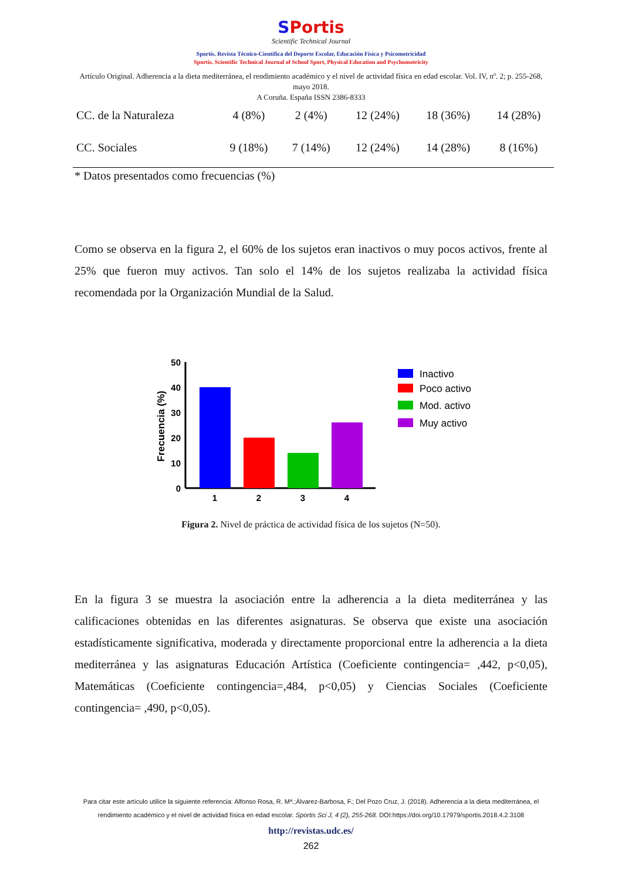SPortis
Scientific Technical Journal
Sportis. Revista Técnico-Científica del Deporte Escolar, Educación Física y Psicomotricidad
Sportis. Scientific Technical Journal of School Sport, Physical Education and Psychomotricity
Artículo Original. Adherencia a la dieta mediterránea, el rendimiento académico y el nivel de actividad física en edad escolar. Vol. IV, nº. 2; p. 255-268, mayo 2018.
A Coruña. España ISSN 2386-8333
| CC. de la Naturaleza | 4 (8%) | 2 (4%) | 12 (24%) | 18 (36%) | 14 (28%) |
| CC. Sociales | 9 (18%) | 7 (14%) | 12 (24%) | 14 (28%) | 8 (16%) |
* Datos presentados como frecuencias (%)
Como se observa en la figura 2, el 60% de los sujetos eran inactivos o muy pocos activos, frente al 25% que fueron muy activos. Tan solo el 14% de los sujetos realizaba la actividad física recomendada por la Organización Mundial de la Salud.
Frecuencia (%)
50
40
30
20
10
0
1
2
3
4
Inactivo
Poco activo
Mod. activo
Muy activo
Figura 2. Nivel de práctica de actividad física de los sujetos (N=50).
En la figura 3 se muestra la asociación entre la adherencia a la dieta mediterránea y las calificaciones obtenidas en las diferentes asignaturas. Se observa que existe una asociación estadísticamente significativa, moderada y directamente proporcional entre la adherencia a la dieta mediterránea y las asignaturas Educación Artística (Coeficiente contingencia= ,442, p<0,05), Matemáticas (Coeficiente contingencia=,484, p<0,05) y Ciencias Sociales (Coeficiente contingencia= ,490, p<0,05).
Para citar este artículo utilice la siguiente referencia: Alfonso Rosa, R. Mª.;Álvarez-Barbosa, F.; Del Pozo Cruz, J. (2018). Adherencia a la dieta mediterránea, el rendimiento académico y el nivel de actividad física en edad escolar. Sportis Sci J, 4 (2), 255-268. DOI:https://doi.org/10.17979/sportis.2018.4.2.3108
http://revistas.udc.es/
262